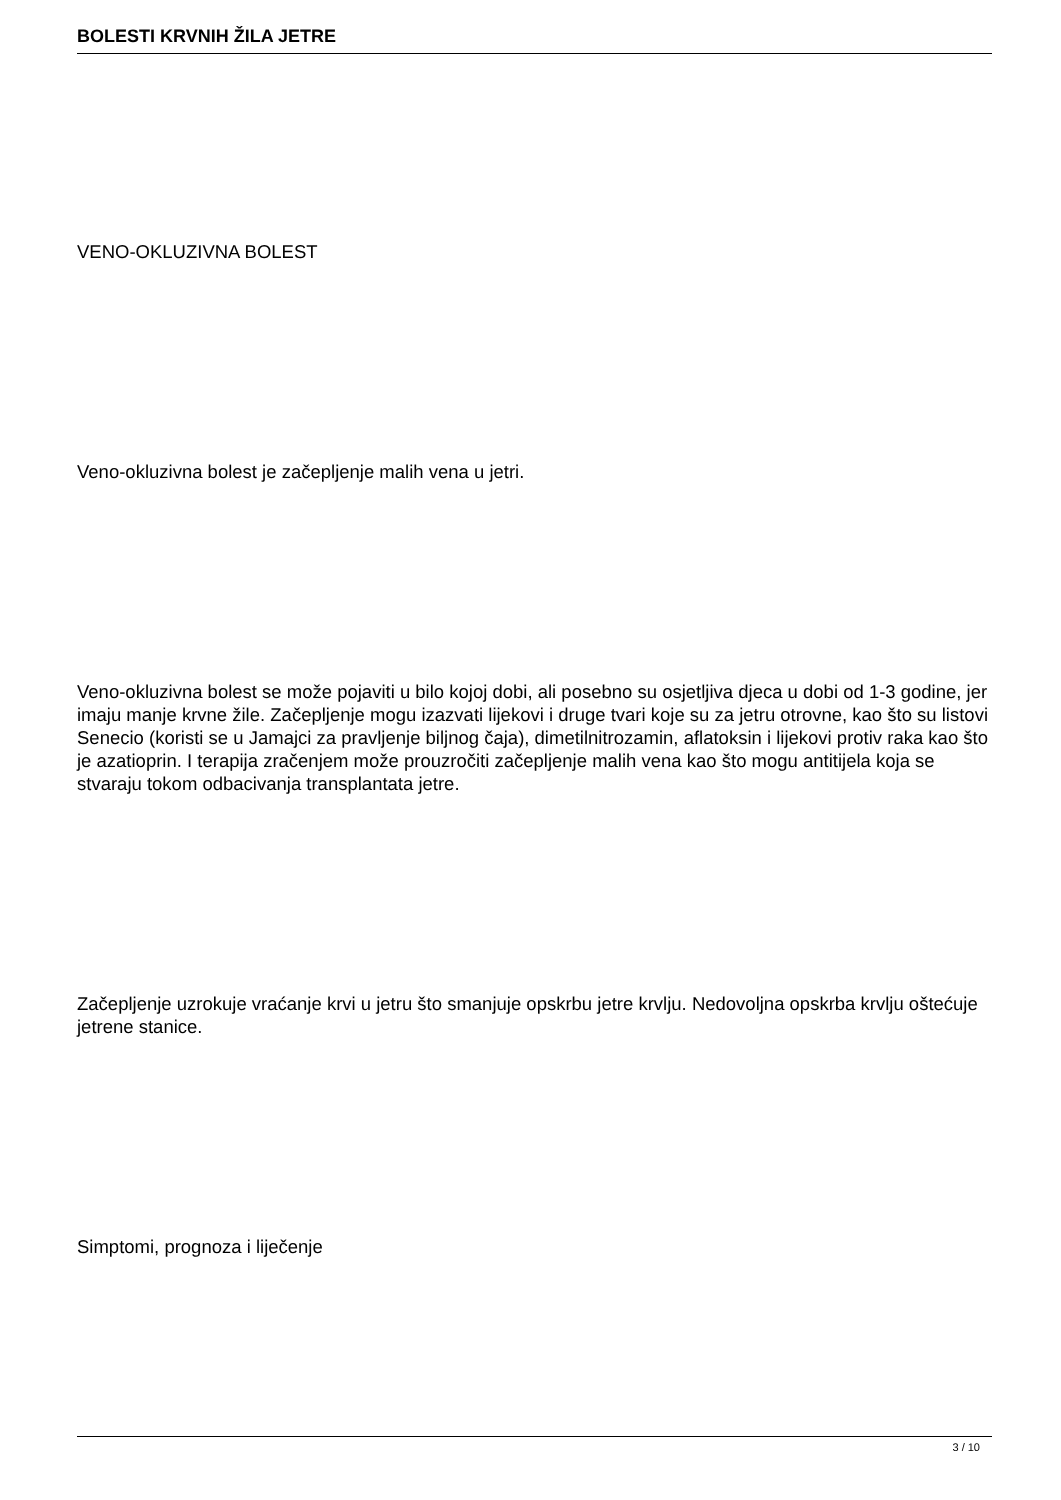BOLESTI KRVNIH ŽILA JETRE
VENO-OKLUZIVNA BOLEST
Veno-okluzivna bolest je začepljenje malih vena u jetri.
Veno-okluzivna bolest se može pojaviti u bilo kojoj dobi, ali posebno su osjetljiva djeca u dobi od 1-3 godine, jer imaju manje krvne žile. Začepljenje mogu izazvati lijekovi i druge tvari koje su za jetru otrovne, kao što su listovi Senecio (koristi se u Jamajci za pravljenje biljnog čaja), dimetilnitrozamin, aflatoksin i lijekovi protiv raka kao što je azatioprin. I terapija zračenjem može prouzročiti začepljenje malih vena kao što mogu antitijela koja se stvaraju tokom odbacivanja transplantata jetre.
Začepljenje uzrokuje vraćanje krvi u jetru što smanjuje opskrbu jetre krvlju. Nedovoljna opskrba krvlju oštećuje jetrene stanice.
Simptomi, prognoza i liječenje
3 / 10